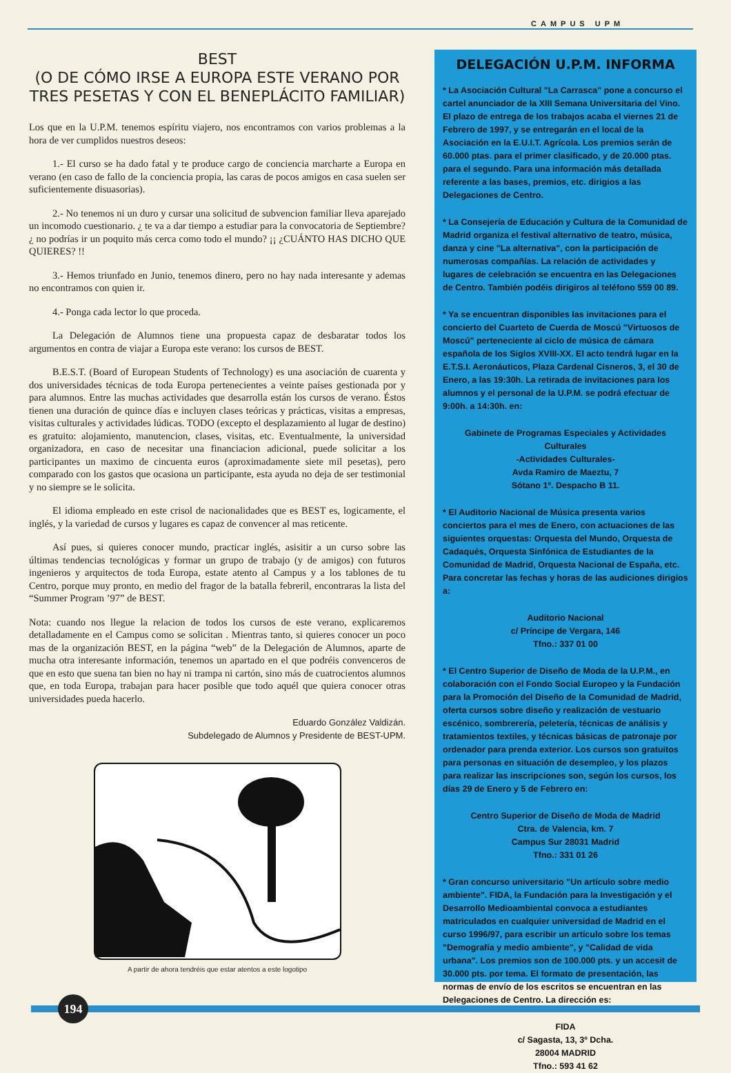CAMPUS UPM
BEST
(O DE CÓMO IRSE A EUROPA ESTE VERANO POR TRES PESETAS Y CON EL BENEPLÁCITO FAMILIAR)
Los que en la U.P.M. tenemos espíritu viajero, nos encontramos con varios problemas a la hora de ver cumplidos nuestros deseos:
1.- El curso se ha dado fatal y te produce cargo de conciencia marcharte a Europa en verano (en caso de fallo de la conciencia propia, las caras de pocos amigos en casa suelen ser suficientemente disuasorias).
2.- No tenemos ni un duro y cursar una solicitud de subvencion familiar lleva aparejado un incomodo cuestionario. ¿ te va a dar tiempo a estudiar para la convocatoria de Septiembre? ¿ no podrías ir un poquito más cerca como todo el mundo? ¡¡ ¿CUÁNTO HAS DICHO QUE QUIERES? !!
3.- Hemos triunfado en Junio, tenemos dinero, pero no hay nada interesante y ademas no encontramos con quien ir.
4.- Ponga cada lector lo que proceda.
La Delegación de Alumnos tiene una propuesta capaz de desbaratar todos los argumentos en contra de viajar a Europa este verano: los cursos de BEST.
B.E.S.T. (Board of European Students of Technology) es una asociación de cuarenta y dos universidades técnicas de toda Europa pertenecientes a veinte países gestionada por y para alumnos. Entre las muchas actividades que desarrolla están los cursos de verano. Éstos tienen una duración de quince días e incluyen clases teóricas y prácticas, visitas a empresas, visitas culturales y actividades lúdicas. TODO (excepto el desplazamiento al lugar de destino) es gratuito: alojamiento, manutencion, clases, visitas, etc. Eventualmente, la universidad organizadora, en caso de necesitar una financiacion adicional, puede solicitar a los participantes un maximo de cincuenta euros (aproximadamente siete mil pesetas), pero comparado con los gastos que ocasiona un participante, esta ayuda no deja de ser testimonial y no siempre se le solicita.
El idioma empleado en este crisol de nacionalidades que es BEST es, logicamente, el inglés, y la variedad de cursos y lugares es capaz de convencer al mas reticente.
Así pues, si quieres conocer mundo, practicar inglés, asisitir a un curso sobre las últimas tendencias tecnológicas y formar un grupo de trabajo (y de amigos) con futuros ingenieros y arquitectos de toda Europa, estate atento al Campus y a los tablones de tu Centro, porque muy pronto, en medio del fragor de la batalla febreril, encontraras la lista del “Summer Program ’97” de BEST.
Nota: cuando nos llegue la relacion de todos los cursos de este verano, explicaremos detalladamente en el Campus como se solicitan . Mientras tanto, si quieres conocer un poco mas de la organización BEST, en la página “web” de la Delegación de Alumnos, aparte de mucha otra interesante información, tenemos un apartado en el que podréis convenceros de que en esto que suena tan bien no hay ni trampa ni cartón, sino más de cuatrocientos alumnos que, en toda Europa, trabajan para hacer posible que todo aquél que quiera conocer otras universidades pueda hacerlo.
Eduardo González Valdizán.
Subdelegado de Alumnos y Presidente de BEST-UPM.
A partir de ahora tendréis que estar atentos a este logotipo
DELEGACIÓN U.P.M. INFORMA
* La Asociación Cultural "La Carrasca" pone a concurso el cartel anunciador de la XIII Semana Universitaria del Vino. El plazo de entrega de los trabajos acaba el viernes 21 de Febrero de 1997, y se entregarán en el local de la Asociación en la E.U.I.T. Agrícola. Los premios serán de 60.000 ptas. para el primer clasificado, y de 20.000 ptas. para el segundo. Para una información más detallada referente a las bases, premios, etc. dirigios a las Delegaciones de Centro.
* La Consejería de Educación y Cultura de la Comunidad de Madrid organiza el festival alternativo de teatro, música, danza y cine "La alternativa", con la participación de numerosas compañías. La relación de actividades y lugares de celebración se encuentra en las Delegaciones de Centro. También podéis dirigiros al teléfono 559 00 89.
* Ya se encuentran disponibles las invitaciones para el concierto del Cuarteto de Cuerda de Moscú "Virtuosos de Moscú" perteneciente al ciclo de música de cámara española de los Siglos XVIII-XX. El acto tendrá lugar en la E.T.S.I. Aeronáuticos, Plaza Cardenal Cisneros, 3, el 30 de Enero, a las 19:30h. La retirada de invitaciones para los alumnos y el personal de la U.P.M. se podrá efectuar de 9:00h. a 14:30h. en:
Gabinete de Programas Especiales y Actividades Culturales
-Actividades Culturales-
Avda Ramiro de Maeztu, 7
Sótano 1º. Despacho B 11.
* El Auditorio Nacional de Música presenta varios conciertos para el mes de Enero, con actuaciones de las siguientes orquestas: Orquesta del Mundo, Orquesta de Cadaqués, Orquesta Sinfónica de Estudiantes de la Comunidad de Madrid, Orquesta Nacional de España, etc. Para concretar las fechas y horas de las audiciones dirigíos a:
Auditorio Nacional
c/ Príncipe de Vergara, 146
Tfno.: 337 01 00
* El Centro Superior de Diseño de Moda de la U.P.M., en colaboración con el Fondo Social Europeo y la Fundación para la Promoción del Diseño de la Comunidad de Madrid, oferta cursos sobre diseño y realización de vestuario escénico, sombrerería, peletería, técnicas de análisis y tratamientos textiles, y técnicas básicas de patronaje por ordenador para prenda exterior. Los cursos son gratuitos para personas en situación de desempleo, y los plazos para realizar las inscripciones son, según los cursos, los días 29 de Enero y 5 de Febrero en:
Centro Superior de Diseño de Moda de Madrid
Ctra. de Valencia, km. 7
Campus Sur 28031 Madrid
Tfno.: 331 01 26
* Gran concurso universitario "Un artículo sobre medio ambiente". FIDA, la Fundación para la Investigación y el Desarrollo Medioambiental convoca a estudiantes matriculados en cualquier universidad de Madrid en el curso 1996/97, para escribir un artículo sobre los temas "Demografía y medio ambiente", y "Calidad de vida urbana". Los premios son de 100.000 pts. y un accesit de 30.000 pts. por tema. El formato de presentación, las normas de envío de los escritos se encuentran en las Delegaciones de Centro. La dirección es:
FIDA
c/ Sagasta, 13, 3º Dcha.
28004 MADRID
Tfno.: 593 41 62
194